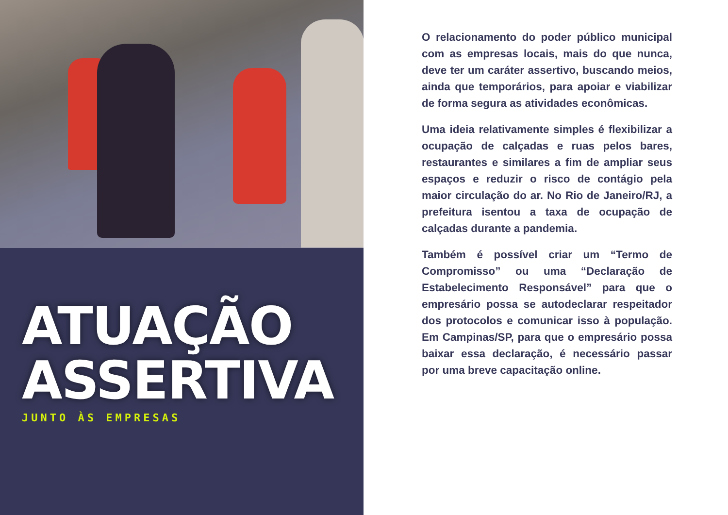ATUAÇÃO
ASSERTIVA
JUNTO ÀS EMPRESAS
O relacionamento do poder público municipal com as empresas locais, mais do que nunca, deve ter um caráter assertivo, buscando meios, ainda que temporários, para apoiar e viabilizar de forma segura as atividades econômicas.
Uma ideia relativamente simples é flexibilizar a ocupação de calçadas e ruas pelos bares, restaurantes e similares a fim de ampliar seus espaços e reduzir o risco de contágio pela maior circulação do ar. No Rio de Janeiro/RJ, a prefeitura isentou a taxa de ocupação de calçadas durante a pandemia.
Também é possível criar um “Termo de Compromisso” ou uma “Declaração de Estabelecimento Responsável” para que o empresário possa se autodeclarar respeitador dos protocolos e comunicar isso à população. Em Campinas/SP, para que o empresário possa baixar essa declaração, é necessário passar por uma breve capacitação online.